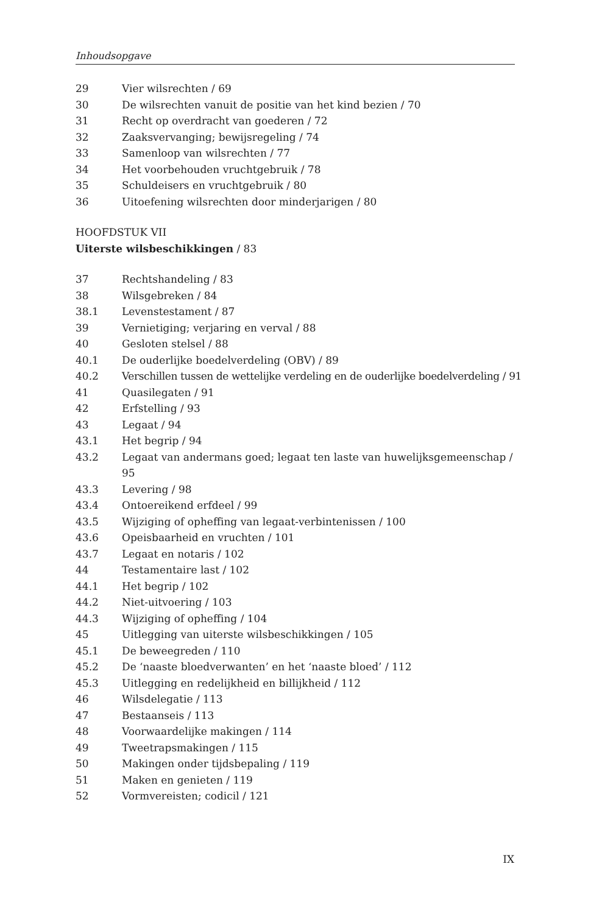Inhoudsopgave
29 Vier wilsrechten / 69
30 De wilsrechten vanuit de positie van het kind bezien / 70
31 Recht op overdracht van goederen / 72
32 Zaaksvervanging; bewijsregeling / 74
33 Samenloop van wilsrechten / 77
34 Het voorbehouden vruchtgebruik / 78
35 Schuldeisers en vruchtgebruik / 80
36 Uitoefening wilsrechten door minderjarigen / 80
HOOFDSTUK VII
Uiterste wilsbeschikkingen / 83
37 Rechtshandeling / 83
38 Wilsgebreken / 84
38.1 Levenstestament / 87
39 Vernietiging; verjaring en verval / 88
40 Gesloten stelsel / 88
40.1 De ouderlijke boedelverdeling (OBV) / 89
40.2 Verschillen tussen de wettelijke verdeling en de ouderlijke boedelverdeling / 91
41 Quasilegaten / 91
42 Erfstelling / 93
43 Legaat / 94
43.1 Het begrip / 94
43.2 Legaat van andermans goed; legaat ten laste van huwelijksgemeenschap / 95
43.3 Levering / 98
43.4 Ontoereikend erfdeel / 99
43.5 Wijziging of opheffing van legaat-verbintenissen / 100
43.6 Opeisbaarheid en vruchten / 101
43.7 Legaat en notaris / 102
44 Testamentaire last / 102
44.1 Het begrip / 102
44.2 Niet-uitvoering / 103
44.3 Wijziging of opheffing / 104
45 Uitlegging van uiterste wilsbeschikkingen / 105
45.1 De beweegreden / 110
45.2 De ‘naaste bloedverwanten’ en het ‘naaste bloed’ / 112
45.3 Uitlegging en redelijkheid en billijkheid / 112
46 Wilsdelegatie / 113
47 Bestaanseis / 113
48 Voorwaardelijke makingen / 114
49 Tweetrapsmakingen / 115
50 Makingen onder tijdsbepaling / 119
51 Maken en genieten / 119
52 Vormvereisten; codicil / 121
IX